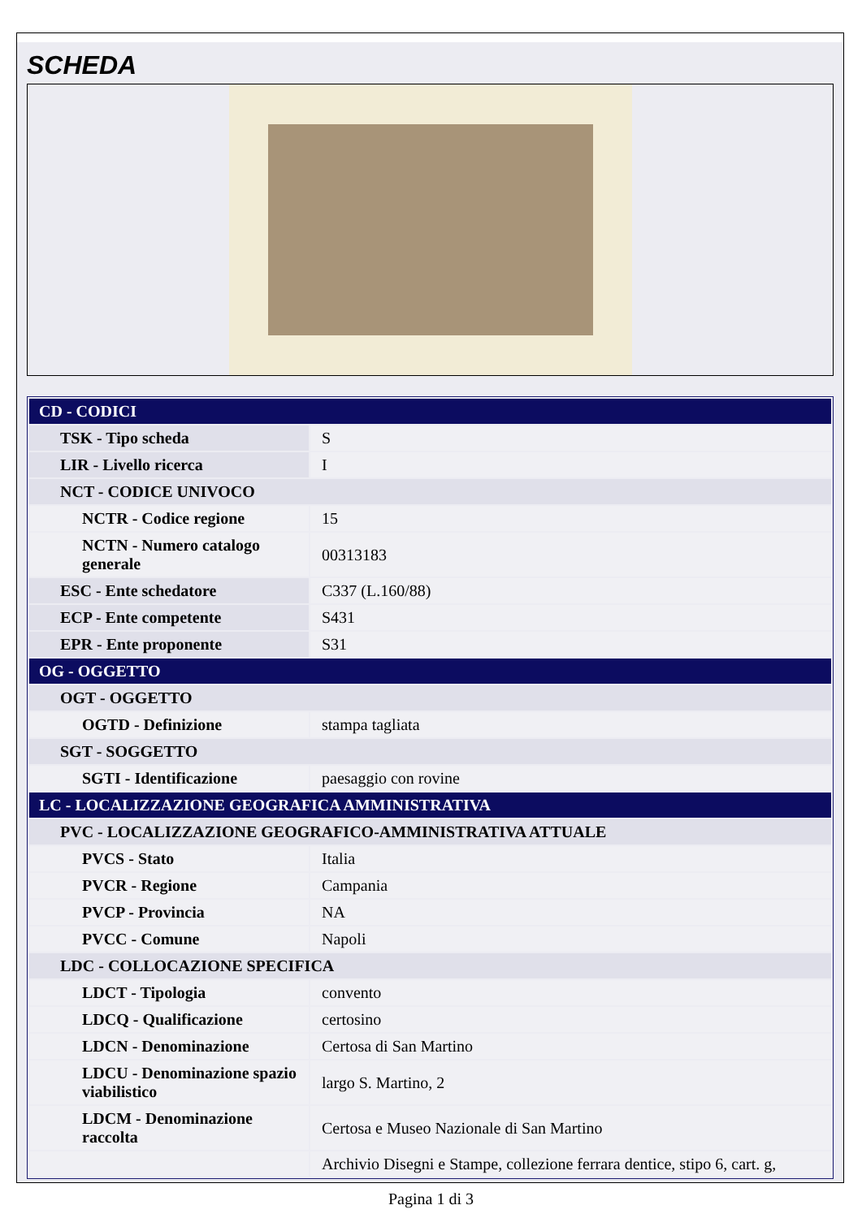SCHEDA
| CD - CODICI | |
| TSK - Tipo scheda | S |
| LIR - Livello ricerca | I |
| NCT - CODICE UNIVOCO | |
| NCTR - Codice regione | 15 |
| NCTN - Numero catalogo generale | 00313183 |
| ESC - Ente schedatore | C337 (L.160/88) |
| ECP - Ente competente | S431 |
| EPR - Ente proponente | S31 |
| OG - OGGETTO | |
| OGT - OGGETTO | |
| OGTD - Definizione | stampa tagliata |
| SGT - SOGGETTO | |
| SGTI - Identificazione | paesaggio con rovine |
| LC - LOCALIZZAZIONE GEOGRAFICA AMMINISTRATIVA | |
| PVC - LOCALIZZAZIONE GEOGRAFICO-AMMINISTRATIVA ATTUALE | |
| PVCS - Stato | Italia |
| PVCR - Regione | Campania |
| PVCP - Provincia | NA |
| PVCC - Comune | Napoli |
| LDC - COLLOCAZIONE SPECIFICA | |
| LDCT - Tipologia | convento |
| LDCQ - Qualificazione | certosino |
| LDCN - Denominazione | Certosa di San Martino |
| LDCU - Denominazione spazio viabilistico | largo S. Martino, 2 |
| LDCM - Denominazione raccolta | Certosa e Museo Nazionale di San Martino |
| | Archivio Disegni e Stampe, collezione ferrara dentice, stipo 6, cart. g, |
Pagina 1 di 3